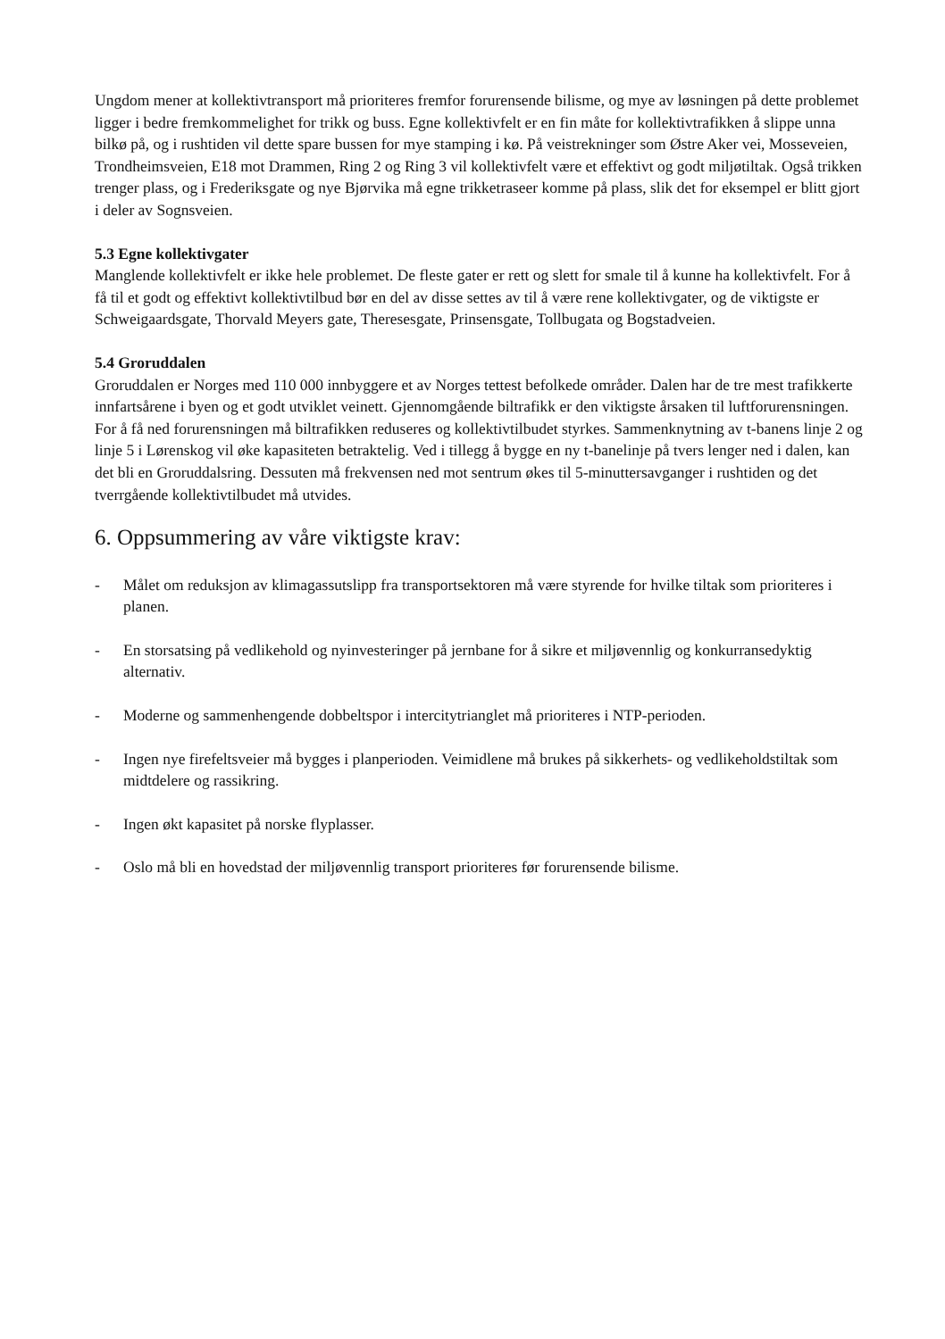Ungdom mener at kollektivtransport må prioriteres fremfor forurensende bilisme, og mye av løsningen på dette problemet ligger i bedre fremkommelighet for trikk og buss. Egne kollektivfelt er en fin måte for kollektivtrafikken å slippe unna bilkø på, og i rushtiden vil dette spare bussen for mye stamping i kø. På veistrekninger som Østre Aker vei, Mosseveien, Trondheimsveien, E18 mot Drammen, Ring 2 og Ring 3 vil kollektivfelt være et effektivt og godt miljøtiltak. Også trikken trenger plass, og i Frederiksgate og nye Bjørvika må egne trikketraseer komme på plass, slik det for eksempel er blitt gjort i deler av Sognsveien.
5.3 Egne kollektivgater
Manglende kollektivfelt er ikke hele problemet. De fleste gater er rett og slett for smale til å kunne ha kollektivfelt. For å få til et godt og effektivt kollektivtilbud bør en del av disse settes av til å være rene kollektivgater, og de viktigste er Schweigaardsgate, Thorvald Meyers gate, Theresesgate, Prinsensgate, Tollbugata og Bogstadveien.
5.4 Groruddalen
Groruddalen er Norges med 110 000 innbyggere et av Norges tettest befolkede områder. Dalen har de tre mest trafikkerte innfartsårene i byen og et godt utviklet veinett. Gjennomgående biltrafikk er den viktigste årsaken til luftforurensningen. For å få ned forurensningen må biltrafikken reduseres og kollektivtilbudet styrkes. Sammenknytning av t-banens linje 2 og linje 5 i Lørenskog vil øke kapasiteten betraktelig. Ved i tillegg å bygge en ny t-banelinje på tvers lenger ned i dalen, kan det bli en Groruddalsring. Dessuten må frekvensen ned mot sentrum økes til 5-minuttersavganger i rushtiden og det tverrgående kollektivtilbudet må utvides.
6. Oppsummering av våre viktigste krav:
- Målet om reduksjon av klimagassutslipp fra transportsektoren må være styrende for hvilke tiltak som prioriteres i planen.
- En storsatsing på vedlikehold og nyinvesteringer på jernbane for å sikre et miljøvennlig og konkurransedyktig alternativ.
- Moderne og sammenhengende dobbeltspor i intercitytrianglet må prioriteres i NTP-perioden.
- Ingen nye firefeltsveier må bygges i planperioden. Veimidlene må brukes på sikkerhets- og vedlikeholdstiltak som midtdelere og rassikring.
- Ingen økt kapasitet på norske flyplasser.
- Oslo må bli en hovedstad der miljøvennlig transport prioriteres før forurensende bilisme.